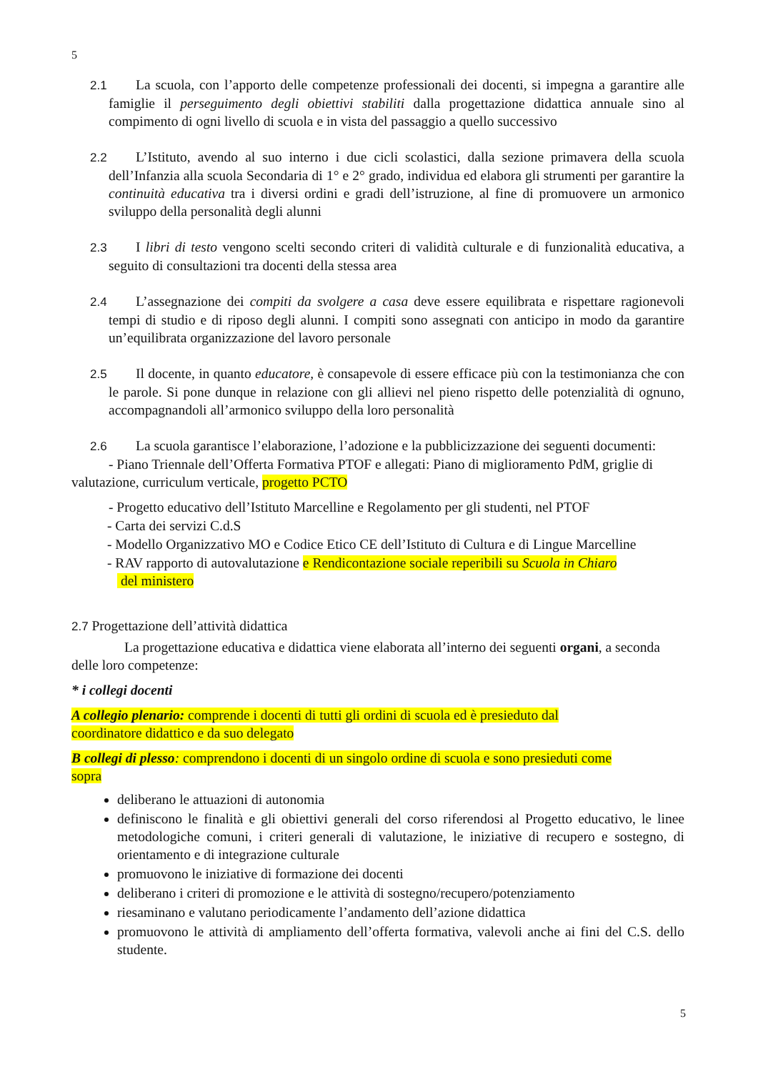5
2.1 La scuola, con l’apporto delle competenze professionali dei docenti, si impegna a garantire alle famiglie il perseguimento degli obiettivi stabiliti dalla progettazione didattica annuale sino al compimento di ogni livello di scuola e in vista del passaggio a quello successivo
2.2 L’Istituto, avendo al suo interno i due cicli scolastici, dalla sezione primavera della scuola dell’Infanzia alla scuola Secondaria di 1° e 2° grado, individua ed elabora gli strumenti per garantire la continuità educativa tra i diversi ordini e gradi dell’istruzione, al fine di promuovere un armonico sviluppo della personalità degli alunni
2.3 I libri di testo vengono scelti secondo criteri di validità culturale e di funzionalità educativa, a seguito di consultazioni tra docenti della stessa area
2.4 L’assegnazione dei compiti da svolgere a casa deve essere equilibrata e rispettare ragionevoli tempi di studio e di riposo degli alunni. I compiti sono assegnati con anticipo in modo da garantire un’equilibrata organizzazione del lavoro personale
2.5 Il docente, in quanto educatore, è consapevole di essere efficace più con la testimonianza che con le parole. Si pone dunque in relazione con gli allievi nel pieno rispetto delle potenzialità di ognuno, accompagnandoli all’armonico sviluppo della loro personalità
2.6 La scuola garantisce l’elaborazione, l’adozione e la pubblicizzazione dei seguenti documenti:
- Piano Triennale dell’Offerta Formativa PTOF e allegati: Piano di miglioramento PdM, griglie di valutazione, curriculum verticale, progetto PCTO
- Progetto educativo dell’Istituto Marcelline e Regolamento per gli studenti, nel PTOF
- Carta dei servizi C.d.S
- Modello Organizzativo MO e Codice Etico CE dell’Istituto di Cultura e di Lingue Marcelline
- RAV rapporto di autovalutazione e Rendicontazione sociale reperibili su Scuola in Chiaro
del ministero
2.7 Progettazione dell’attività didattica
La progettazione educativa e didattica viene elaborata all’interno dei seguenti organi, a seconda delle loro competenze:
* i collegi docenti
A collegio plenario: comprende i docenti di tutti gli ordini di scuola ed è presieduto dal
coordinatore didattico e da suo delegato
B collegi di plesso: comprendono i docenti di un singolo ordine di scuola e sono presieduti come
sopra
deliberano le attuazioni di autonomia
definiscono le finalità e gli obiettivi generali del corso riferendosi al Progetto educativo, le linee metodologiche comuni, i criteri generali di valutazione, le iniziative di recupero e sostegno, di orientamento e di integrazione culturale
promuovono le iniziative di formazione dei docenti
deliberano i criteri di promozione e le attività di sostegno/recupero/potenziamento
riesaminano e valutano periodicamente l’andamento dell’azione didattica
promuovono le attività di ampliamento dell’offerta formativa, valevoli anche ai fini del C.S. dello studente.
5